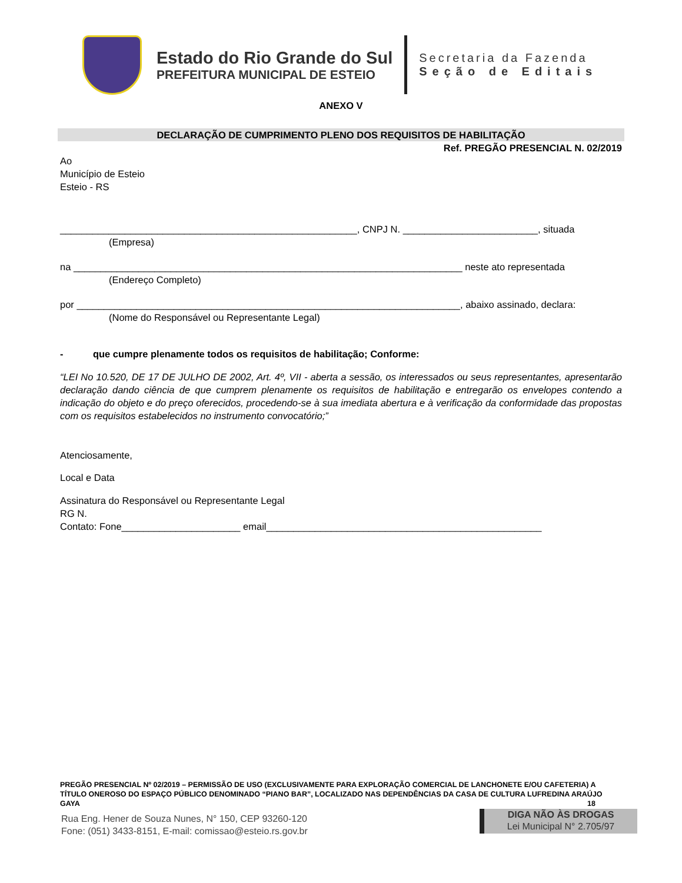Estado do Rio Grande do Sul
PREFEITURA MUNICIPAL DE ESTEIO
Secretaria da Fazenda
Seção de Editais
ANEXO V
DECLARAÇÃO DE CUMPRIMENTO PLENO DOS REQUISITOS DE HABILITAÇÃO
Ref. PREGÃO PRESENCIAL N. 02/2019
Ao
Município de Esteio
Esteio - RS
_______________________________________________________, CNPJ N. _________________________, situada
(Empresa)
na ________________________________________________________________________ neste ato representada
(Endereço Completo)
por _______________________________________________________________________, abaixo assinado, declara:
(Nome do Responsável ou Representante Legal)
- que cumpre plenamente todos os requisitos de habilitação; Conforme:
“LEI No 10.520, DE 17 DE JULHO DE 2002, Art. 4º, VII - aberta a sessão, os interessados ou seus representantes, apresentarão declaração dando ciência de que cumprem plenamente os requisitos de habilitação e entregarão os envelopes contendo a indicação do objeto e do preço oferecidos, procedendo-se à sua imediata abertura e à verificação da conformidade das propostas com os requisitos estabelecidos no instrumento convocatório;”
Atenciosamente,
Local e Data
Assinatura do Responsável ou Representante Legal
RG N.
Contato: Fone______________________ email___________________________________________________
PREGÃO PRESENCIAL Nº 02/2019 – PERMISSÃO DE USO (EXCLUSIVAMENTE PARA EXPLORAÇÃO COMERCIAL DE LANCHONETE E/OU CAFETERIA) A TÍTULO ONEROSO DO ESPAÇO PÚBLICO DENOMINADO “PIANO BAR”, LOCALIZADO NAS DEPENDÊNCIAS DA CASA DE CULTURA LUFREDINA ARAÚJO GAYA 18
Rua Eng. Hener de Souza Nunes, N° 150, CEP 93260-120
Fone: (051) 3433-8151, E-mail: comissao@esteio.rs.gov.br
DIGA NÃO ÀS DROGAS
Lei Municipal N° 2.705/97